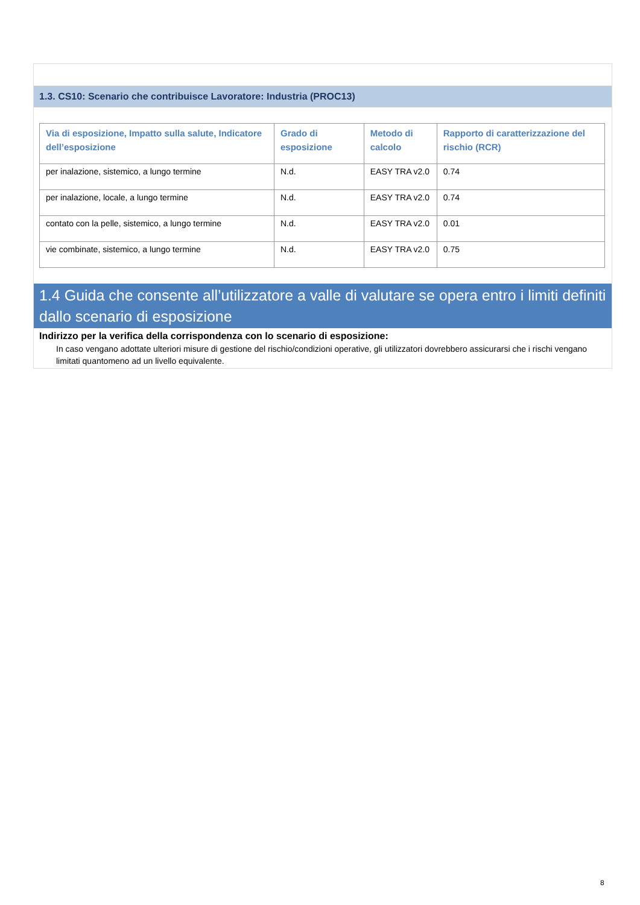1.3. CS10: Scenario che contribuisce Lavoratore: Industria (PROC13)
| Via di esposizione, Impatto sulla salute, Indicatore dell’esposizione | Grado di esposizione | Metodo di calcolo | Rapporto di caratterizzazione del rischio (RCR) |
| --- | --- | --- | --- |
| per inalazione, sistemico, a lungo termine | N.d. | EASY TRA v2.0 | 0.74 |
| per inalazione, locale, a lungo termine | N.d. | EASY TRA v2.0 | 0.74 |
| contato con la pelle, sistemico, a lungo termine | N.d. | EASY TRA v2.0 | 0.01 |
| vie combinate, sistemico, a lungo termine | N.d. | EASY TRA v2.0 | 0.75 |
1.4 Guida che consente all’utilizzatore a valle di valutare se opera entro i limiti definiti dallo scenario di esposizione
Indirizzo per la verifica della corrispondenza con lo scenario di esposizione:
In caso vengano adottate ulteriori misure di gestione del rischio/condizioni operative, gli utilizzatori dovrebbero assicurarsi che i rischi vengano limitati quantomeno ad un livello equivalente.
8